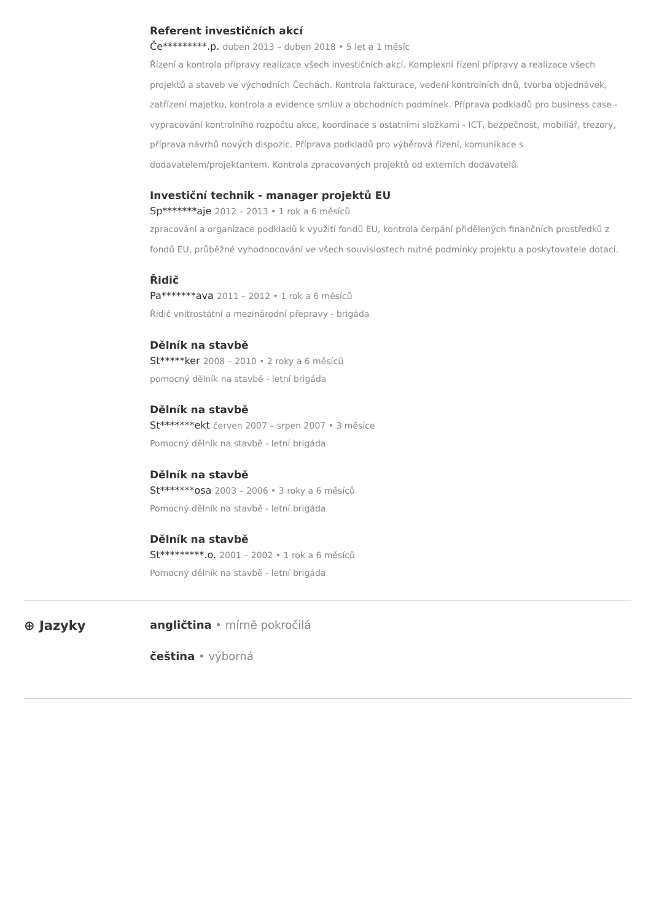Referent investičních akcí
Če*********.p. duben 2013 – duben 2018 • 5 let a 1 měsíc
Řízení a kontrola přípravy realizace všech investičních akcí. Komplexní řízení přípravy a realizace všech projektů a staveb ve východních Čechách. Kontrola fakturace, vedení kontrolních dnů, tvorba objednávek, zatřízení majetku, kontrola a evidence smluv a obchodních podmínek. Příprava podkladů pro business case - vypracování kontrolního rozpočtu akce, koordinace s ostatními složkami - ICT, bezpečnost, mobiliář, trezory, příprava návrhů nových dispozic. Příprava podkladů pro výběrová řízení, komunikace s dodavatelem/projektantem. Kontrola zpracovaných projektů od externích dodavatelů.
Investiční technik - manager projektů EU
Sp*******aje 2012 – 2013 • 1 rok a 6 měsíců
zpracování a organizace podkladů k využití fondů EU, kontrola čerpání přidělených finančních prostředků z fondů EU, průběžné vyhodnocování ve všech souvislostech nutné podmínky projektu a poskytovatele dotací.
Řidič
Pa*******ava 2011 – 2012 • 1 rok a 6 měsíců
Řidič vnitrostátní a mezinárodní přepravy - brigáda
Dělník na stavbě
St*****ker 2008 – 2010 • 2 roky a 6 měsíců
pomocný dělník na stavbě - letní brigáda
Dělník na stavbě
St*******ekt červen 2007 – srpen 2007 • 3 měsíce
Pomocný dělník na stavbě - letní brigáda
Dělník na stavbě
St*******osa 2003 – 2006 • 3 roky a 6 měsíců
Pomocný dělník na stavbě - letní brigáda
Dělník na stavbě
St*********.o. 2001 – 2002 • 1 rok a 6 měsíců
Pomocný dělník na stavbě - letní brigáda
⊕ Jazyky
angličtina • mírně pokročilá
čeština • výborná